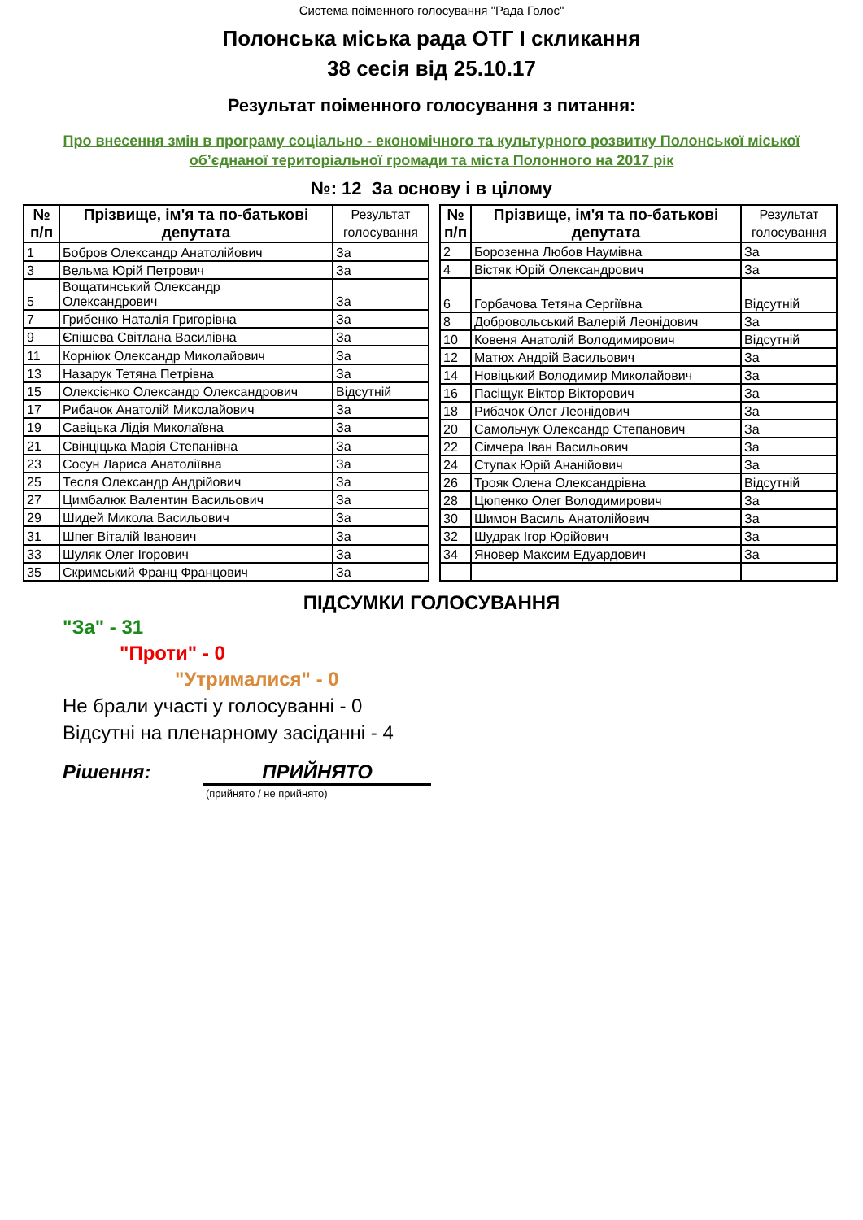Система поіменного голосування "Рада Голос"
Полонська міська рада ОТГ I скликання
38 сесія від 25.10.17
Результат поіменного голосування з питання:
Про внесення змін в програму соціально - економічного та культурного розвитку Полонської міської об’єднаної територіальної громади та міста Полонного на 2017 рік
№: 12 За основу і в цілому
| № п/п | Прізвище, ім'я та по-батькові депутата | Результат голосування |
| --- | --- | --- |
| 1 | Бобров Олександр Анатолійович | За |
| 3 | Вельма Юрій Петрович | За |
| 5 | Вощатинський Олександр Олександрович | За |
| 7 | Грибенко Наталія Григорівна | За |
| 9 | Єпішева Світлана Василівна | За |
| 11 | Корніюк Олександр Миколайович | За |
| 13 | Назарук Тетяна Петрівна | За |
| 15 | Олексієнко Олександр Олександрович | Відсутній |
| 17 | Рибачок Анатолій Миколайович | За |
| 19 | Савіцька Лідія Миколаївна | За |
| 21 | Свінціцька Марія Степанівна | За |
| 23 | Сосун Лариса Анатоліївна | За |
| 25 | Тесля Олександр Андрійович | За |
| 27 | Цимбалюк Валентин Васильович | За |
| 29 | Шидей Микола Васильович | За |
| 31 | Шпег Віталій Іванович | За |
| 33 | Шуляк Олег Ігорович | За |
| 35 | Скримський Франц Францович | За |
| № п/п | Прізвище, ім'я та по-батькові депутата | Результат голосування |
| --- | --- | --- |
| 2 | Борозенна Любов Наумівна | За |
| 4 | Вістяк Юрій Олександрович | За |
| 6 | Горбачова Тетяна Сергіївна | Відсутній |
| 8 | Добровольський Валерій Леонідович | За |
| 10 | Ковеня Анатолій Володимирович | Відсутній |
| 12 | Матюх Андрій Васильович | За |
| 14 | Новіцький Володимир Миколайович | За |
| 16 | Пасіщук Віктор Вікторович | За |
| 18 | Рибачок Олег Леонідович | За |
| 20 | Самольчук Олександр Степанович | За |
| 22 | Сімчера Іван Васильович | За |
| 24 | Ступак Юрій Ананійович | За |
| 26 | Трояк Олена Олександрівна | Відсутній |
| 28 | Цюпенко Олег Володимирович | За |
| 30 | Шимон Василь Анатолійович | За |
| 32 | Шудрак Ігор Юрійович | За |
| 34 | Яновер Максим Едуардович | За |
ПІДСУМКИ ГОЛОСУВАННЯ
"За" - 31
"Проти" - 0
"Утрималися" - 0
Не брали участі у голосуванні - 0
Відсутні на пленарному засіданні - 4
Рішення: ПРИЙНЯТО
(прийнято / не прийнято)